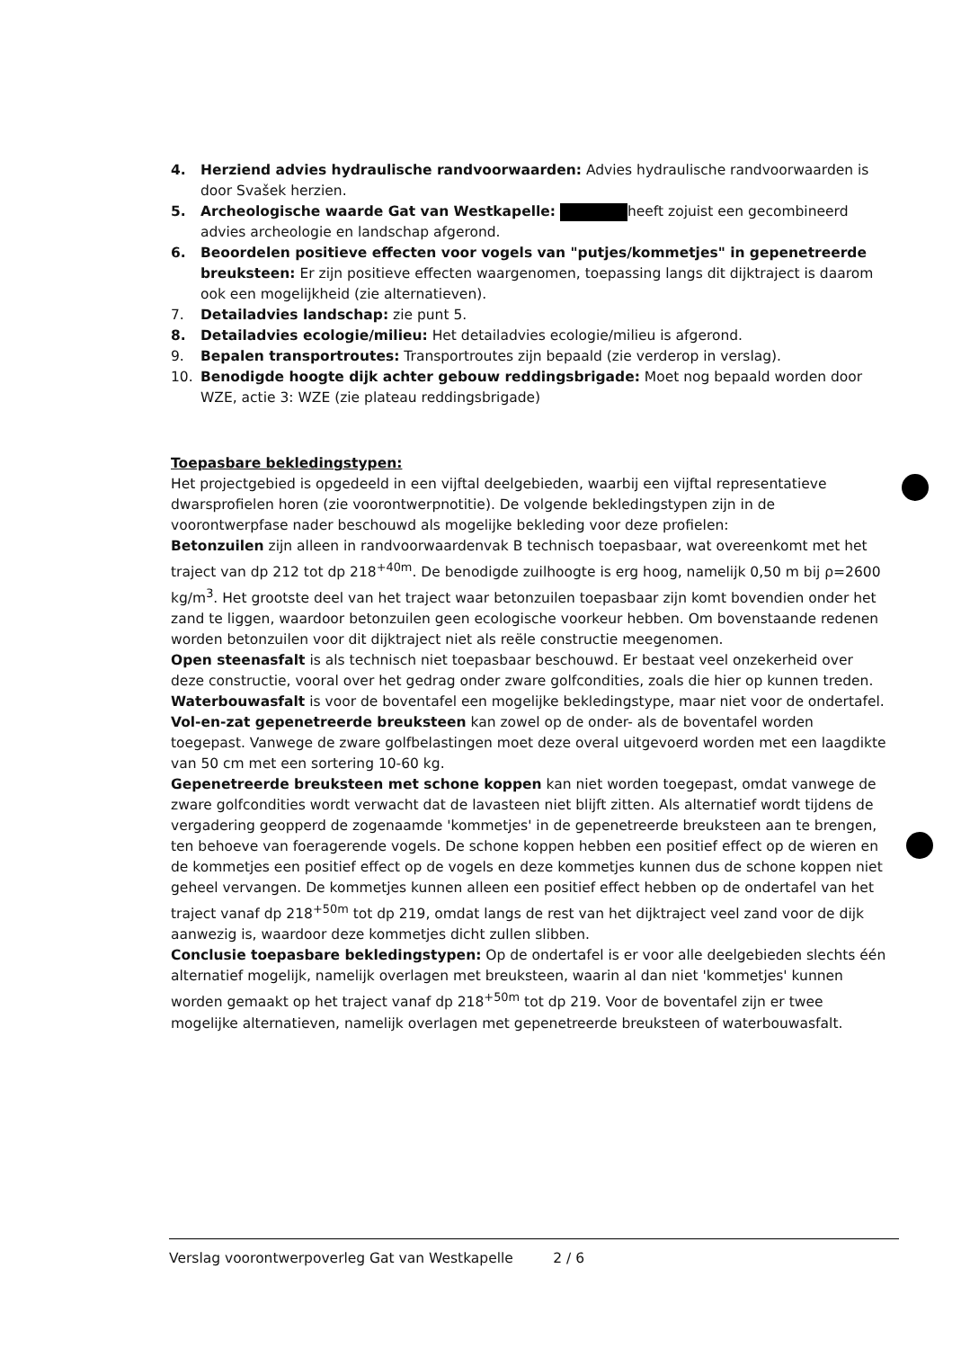4. Herziend advies hydraulische randvoorwaarden: Advies hydraulische randvoorwaarden is door Svašek herzien.
5. Archeologische waarde Gat van Westkapelle: heeft zojuist een gecombineerd advies archeologie en landschap afgerond.
6. Beoordelen positieve effecten voor vogels van "putjes/kommetjes" in gepenetreerde breuksteen: Er zijn positieve effecten waargenomen, toepassing langs dit dijktraject is daarom ook een mogelijkheid (zie alternatieven).
7. Detailadvies landschap: zie punt 5.
8. Detailadvies ecologie/milieu: Het detailadvies ecologie/milieu is afgerond.
9. Bepalen transportroutes: Transportroutes zijn bepaald (zie verderop in verslag).
10. Benodigde hoogte dijk achter gebouw reddingsbrigade: Moet nog bepaald worden door WZE, actie 3: WZE (zie plateau reddingsbrigade)
Toepasbare bekledingstypen:
Het projectgebied is opgedeeld in een vijftal deelgebieden, waarbij een vijftal representatieve dwarsprofielen horen (zie voorontwerpnotitie). De volgende bekledingstypen zijn in de voorontwerpfase nader beschouwd als mogelijke bekleding voor deze profielen:
Betonzuilen zijn alleen in randvoorwaardenvak B technisch toepasbaar, wat overeenkomt met het traject van dp 212 tot dp 218<sup>+40m</sup>. De benodigde zuilhoogte is erg hoog, namelijk 0,50 m bij ρ=2600 kg/m<sup>3</sup>. Het grootste deel van het traject waar betonzuilen toepasbaar zijn komt bovendien onder het zand te liggen, waardoor betonzuilen geen ecologische voorkeur hebben. Om bovenstaande redenen worden betonzuilen voor dit dijktraject niet als reële constructie meegenomen.
Open steenasfalt is als technisch niet toepasbaar beschouwd. Er bestaat veel onzekerheid over deze constructie, vooral over het gedrag onder zware golfcondities, zoals die hier op kunnen treden.
Waterbouwasfalt is voor de boventafel een mogelijke bekledingstype, maar niet voor de ondertafel.
Vol-en-zat gepenetreerde breuksteen kan zowel op de onder- als de boventafel worden toegepast. Vanwege de zware golfbelastingen moet deze overal uitgevoerd worden met een laagdikte van 50 cm met een sortering 10-60 kg.
Gepenetreerde breuksteen met schone koppen kan niet worden toegepast, omdat vanwege de zware golfcondities wordt verwacht dat de lavasteen niet blijft zitten. Als alternatief wordt tijdens de vergadering geopperd de zogenaamde 'kommetjes' in de gepenetreerde breuksteen aan te brengen, ten behoeve van foeragerende vogels. De schone koppen hebben een positief effect op de wieren en de kommetjes een positief effect op de vogels en deze kommetjes kunnen dus de schone koppen niet geheel vervangen. De kommetjes kunnen alleen een positief effect hebben op de ondertafel van het traject vanaf dp 218<sup>+50m</sup> tot dp 219, omdat langs de rest van het dijktraject veel zand voor de dijk aanwezig is, waardoor deze kommetjes dicht zullen slibben.
Conclusie toepasbare bekledingstypen: Op de ondertafel is er voor alle deelgebieden slechts één alternatief mogelijk, namelijk overlagen met breuksteen, waarin al dan niet 'kommetjes' kunnen worden gemaakt op het traject vanaf dp 218<sup>+50m</sup> tot dp 219. Voor de boventafel zijn er twee mogelijke alternatieven, namelijk overlagen met gepenetreerde breuksteen of waterbouwasfalt.
Verslag voorontwerpoverleg Gat van Westkapelle 2 / 6